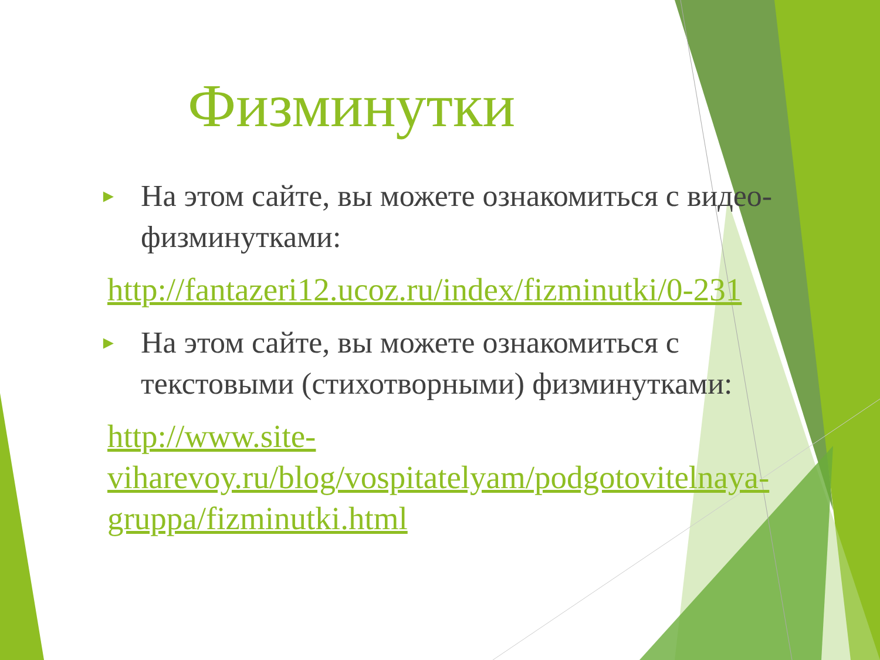Физминутки
► На этом сайте, вы можете ознакомиться с видео-физминутками:
http://fantazeri12.ucoz.ru/index/fizminutki/0-231
► На этом сайте, вы можете ознакомиться с текстовыми (стихотворными) физминутками:
http://www.site-viharevoy.ru/blog/vospitatelyam/podgotovitelnaya-gruppa/fizminutki.html